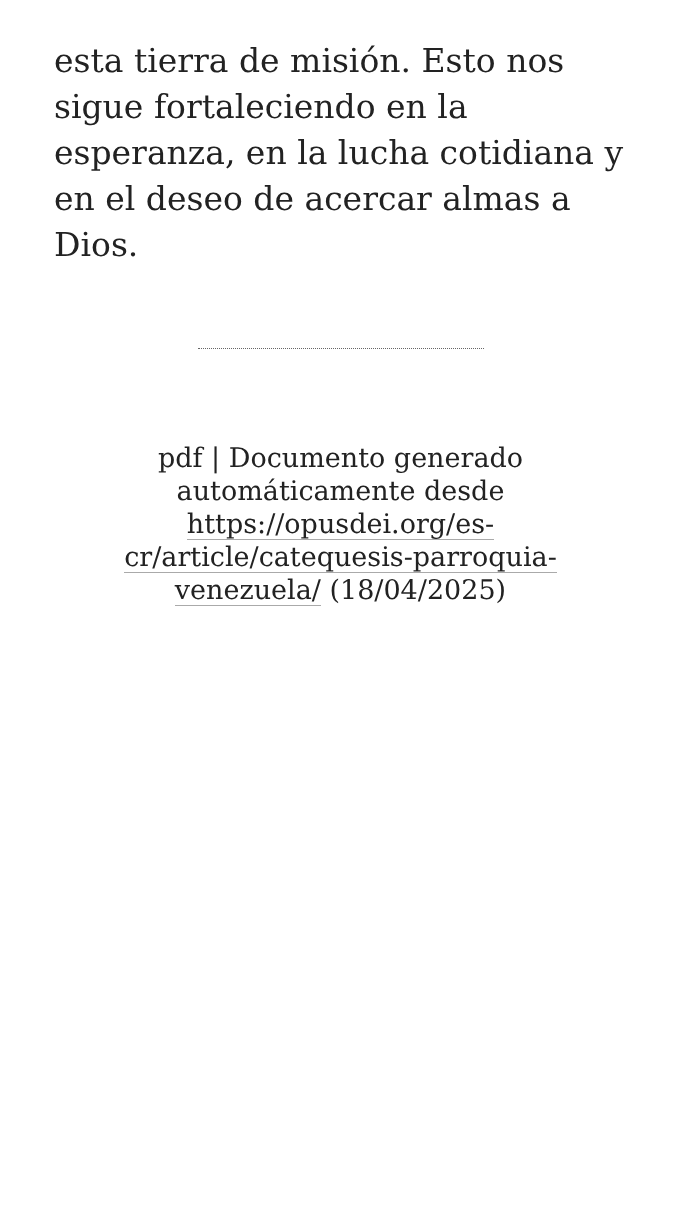esta tierra de misión. Esto nos sigue fortaleciendo en la esperanza, en la lucha cotidiana y en el deseo de acercar almas a Dios.
pdf | Documento generado automáticamente desde https://opusdei.org/es-cr/article/catequesis-parroquia-venezuela/ (18/04/2025)